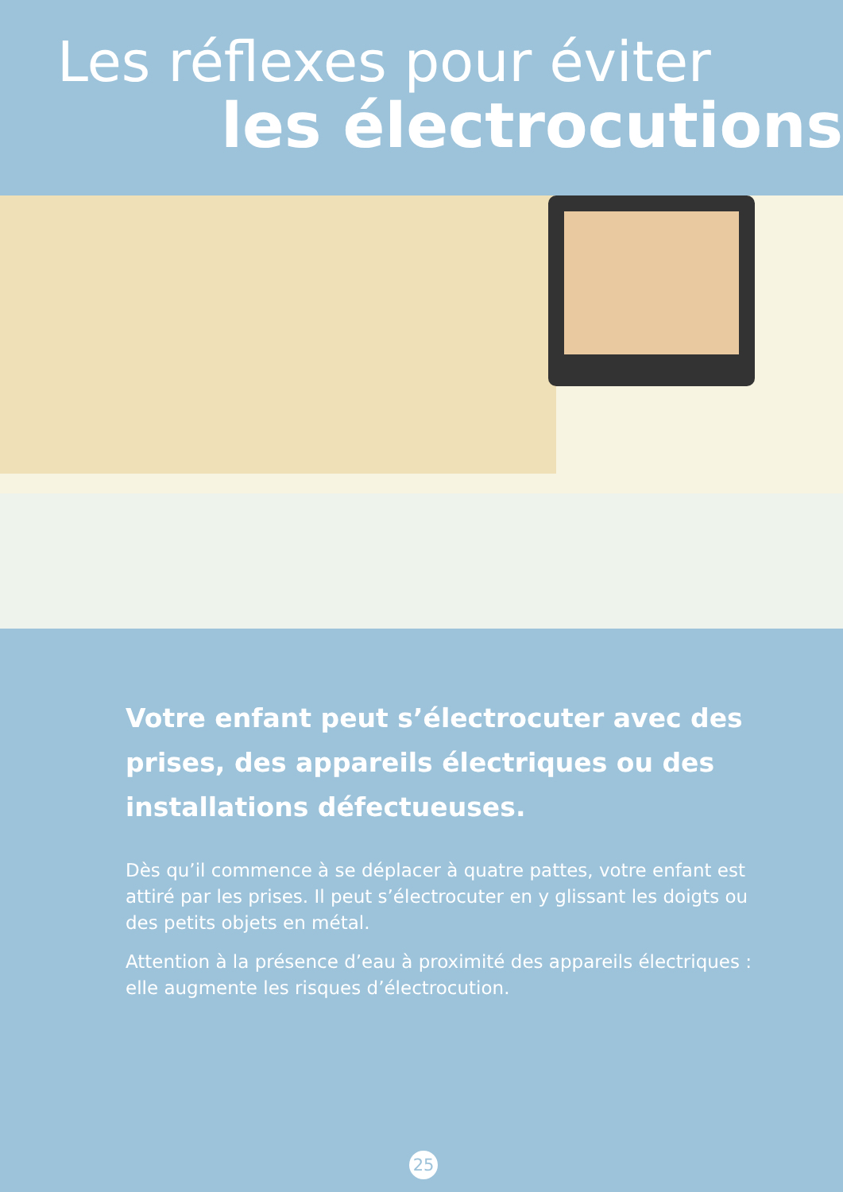Les réflexes pour éviter
les électrocutions
Votre enfant peut s’électrocuter avec des prises, des appareils électriques ou des installations défectueuses.
Dès qu’il commence à se déplacer à quatre pattes, votre enfant est attiré par les prises. Il peut s’électrocuter en y glissant les doigts ou des petits objets en métal.
Attention à la présence d’eau à proximité des appareils électriques : elle augmente les risques d’électrocution.
25